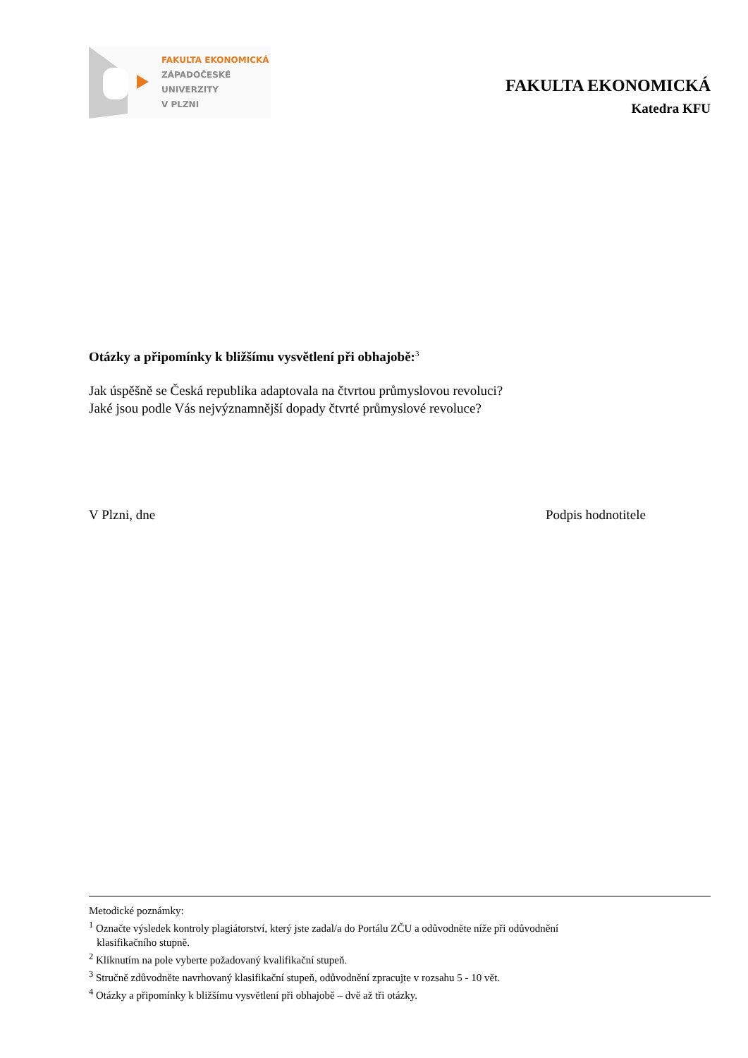FAKULTA EKONOMICKÁ
ZÁPADOČESKÉ
UNIVERZITY
V PLZNI
FAKULTA EKONOMICKÁ
Katedra KFU
Otázky a připomínky k bližšímu vysvětlení při obhajobě:<sup>3</sup>
Jak úspěšně se Česká republika adaptovala na čtvrtou průmyslovou revoluci?
Jaké jsou podle Vás nejvýznamnější dopady čtvrté průmyslové revoluce?
V Plzni, dne Podpis hodnotitele
Metodické poznámky:
<sup>1</sup> Označte výsledek kontroly plagiátorství, který jste zadal/a do Portálu ZČU a odůvodněte níže při odůvodnění
klasifikačního stupně.
<sup>2</sup> Kliknutím na pole vyberte požadovaný kvalifikační stupeň.
<sup>3</sup> Stručně zdůvodněte navrhovaný klasifikační stupeň, odůvodnění zpracujte v rozsahu 5 - 10 vět.
<sup>4</sup> Otázky a připomínky k bližšímu vysvětlení při obhajobě – dvě až tři otázky.